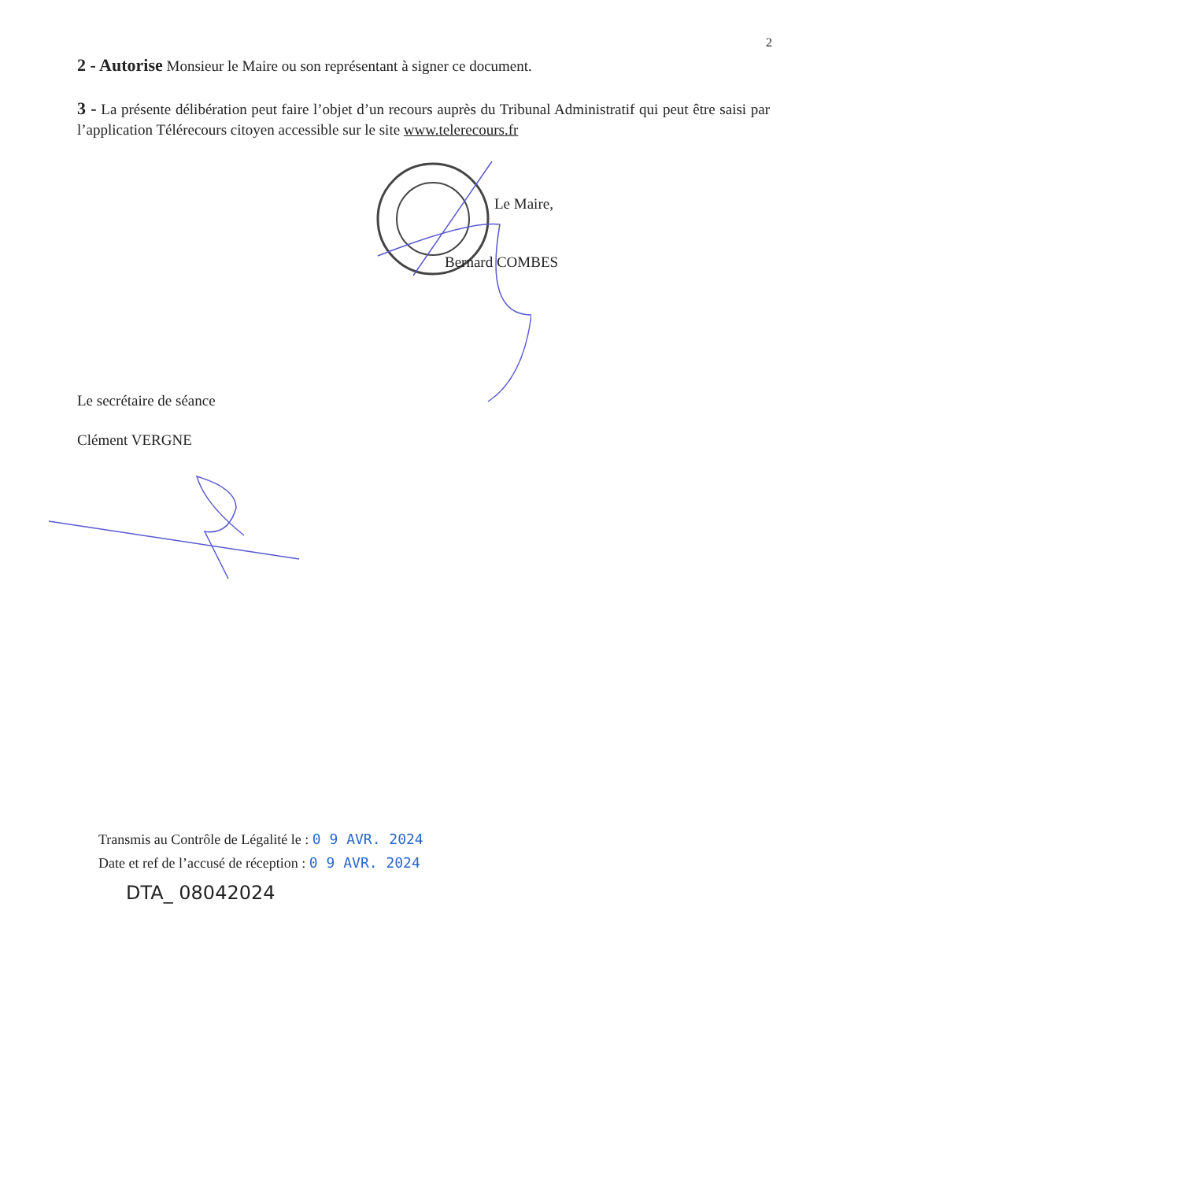2
2 - Autorise Monsieur le Maire ou son représentant à signer ce document.
3 - La présente délibération peut faire l’objet d’un recours auprès du Tribunal Administratif qui peut être saisi par l’application Télérecours citoyen accessible sur le site www.telerecours.fr
Le Maire,
Bernard COMBES
Le secrétaire de séance
Clément VERGNE
Transmis au Contrôle de Légalité le : 0 9 AVR. 2024
Date et ref de l’accusé de réception : 0 9 AVR. 2024
DTA_ 08042024